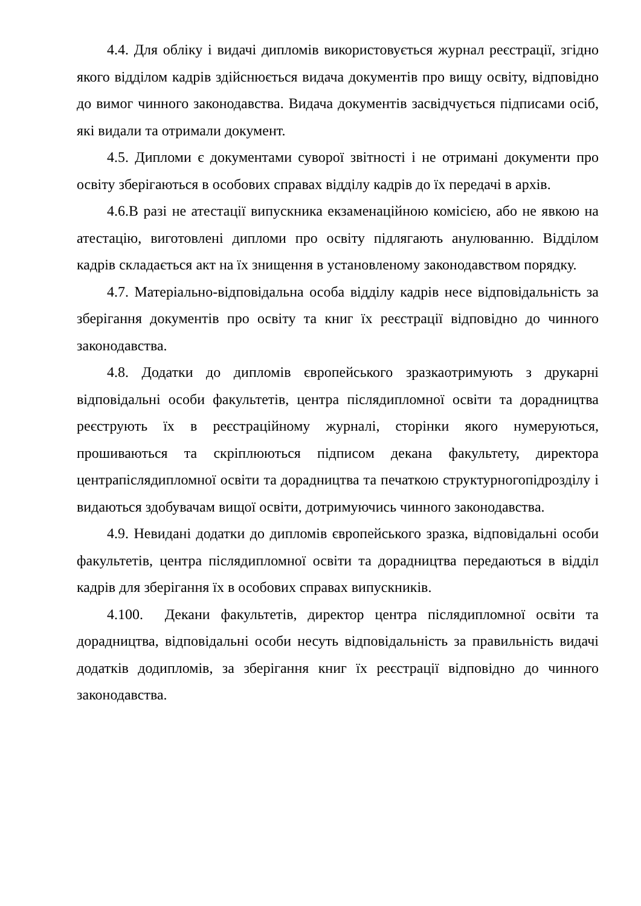4.4. Для обліку і видачі дипломів використовується журнал реєстрації, згідно якого відділом кадрів здійснюється видача документів про вищу освіту, відповідно до вимог чинного законодавства. Видача документів засвідчується підписами осіб, які видали та отримали документ.
4.5. Дипломи є документами суворої звітності і не отримані документи про освіту зберігаються в особових справах відділу кадрів до їх передачі в архів.
4.6.В разі не атестації випускника екзаменаційною комісією, або не явкою на атестацію, виготовлені дипломи про освіту підлягають анулюванню. Відділом кадрів складається акт на їх знищення в установленому законодавством порядку.
4.7. Матеріально-відповідальна особа відділу кадрів несе відповідальність за зберігання документів про освіту та книг їх реєстрації відповідно до чинного законодавства.
4.8. Додатки до дипломів європейського зразкаотримують з друкарні відповідальні особи факультетів, центра післядипломної освіти та дорадництва реєструють їх в реєстраційному журналі, сторінки якого нумеруються, прошиваються та скріплюються підписом декана факультету, директора центрапіслядипломної освіти та дорадництва та печаткою структурногопідрозділу і видаються здобувачам вищої освіти, дотримуючись чинного законодавства.
4.9. Невидані додатки до дипломів європейського зразка, відповідальні особи факультетів, центра післядипломної освіти та дорадництва передаються в відділ кадрів для зберігання їх в особових справах випускників.
4.100. Декани факультетів, директор центра післядипломної освіти та дорадництва, відповідальні особи несуть відповідальність за правильність видачі додатків додипломів, за зберігання книг їх реєстрації відповідно до чинного законодавства.